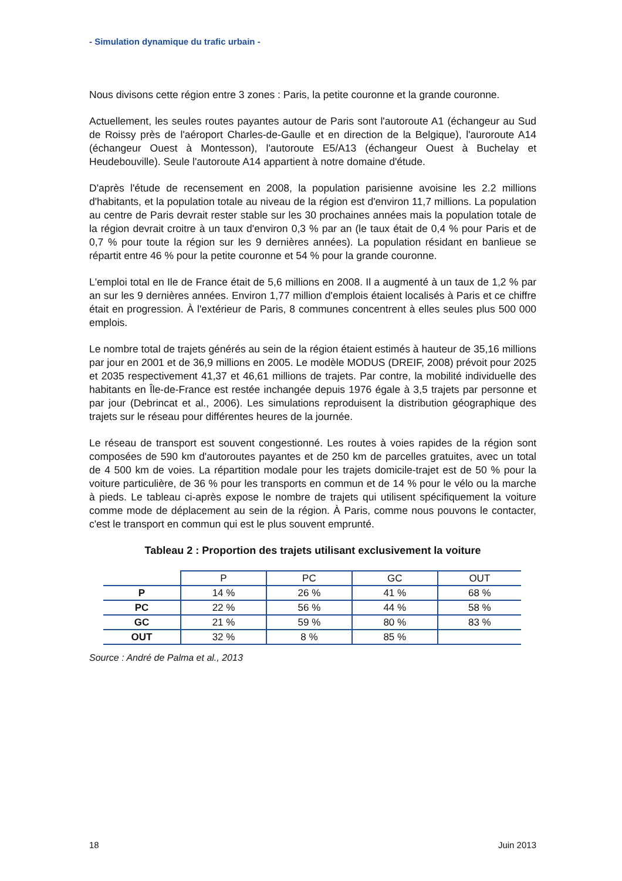- Simulation dynamique du trafic urbain -
Nous divisons cette région entre 3 zones : Paris, la petite couronne et la grande couronne.
Actuellement, les seules routes payantes autour de Paris sont l'autoroute A1 (échangeur au Sud de Roissy près de l'aéroport Charles-de-Gaulle et en direction de la Belgique), l'auroroute A14 (échangeur Ouest à Montesson), l'autoroute E5/A13 (échangeur Ouest à Buchelay et Heudebouville). Seule l'autoroute A14 appartient à notre domaine d'étude.
D'après l'étude de recensement en 2008, la population parisienne avoisine les 2.2 millions d'habitants, et la population totale au niveau de la région est d'environ 11,7 millions. La population au centre de Paris devrait rester stable sur les 30 prochaines années mais la population totale de la région devrait croitre à un taux d'environ 0,3 % par an (le taux était de 0,4 % pour Paris et de 0,7 % pour toute la région sur les 9 dernières années). La population résidant en banlieue se répartit entre 46 % pour la petite couronne et 54 % pour la grande couronne.
L'emploi total en Ile de France était de 5,6 millions en 2008. Il a augmenté à un taux de 1,2 % par an sur les 9 dernières années. Environ 1,77 million d'emplois étaient localisés à Paris et ce chiffre était en progression. À l'extérieur de Paris, 8 communes concentrent à elles seules plus 500 000 emplois.
Le nombre total de trajets générés au sein de la région étaient estimés à hauteur de 35,16 millions par jour en 2001 et de 36,9 millions en 2005. Le modèle MODUS (DREIF, 2008) prévoit pour 2025 et 2035 respectivement 41,37 et 46,61 millions de trajets. Par contre, la mobilité individuelle des habitants en Île-de-France est restée inchangée depuis 1976 égale à 3,5 trajets par personne et par jour (Debrincat et al., 2006). Les simulations reproduisent la distribution géographique des trajets sur le réseau pour différentes heures de la journée.
Le réseau de transport est souvent congestionné. Les routes à voies rapides de la région sont composées de 590 km d'autoroutes payantes et de 250 km de parcelles gratuites, avec un total de 4 500 km de voies. La répartition modale pour les trajets domicile-trajet est de 50 % pour la voiture particulière, de 36 % pour les transports en commun et de 14 % pour le vélo ou la marche à pieds. Le tableau ci-après expose le nombre de trajets qui utilisent spécifiquement la voiture comme mode de déplacement au sein de la région. À Paris, comme nous pouvons le contacter, c'est le transport en commun qui est le plus souvent emprunté.
Tableau 2 : Proportion des trajets utilisant exclusivement la voiture
| | P | PC | GC | OUT |
| --- | --- | --- | --- | --- |
| P | 14 % | 26 % | 41 % | 68 % |
| PC | 22 % | 56 % | 44 % | 58 % |
| GC | 21 % | 59 % | 80 % | 83 % |
| OUT | 32 % | 8 % | 85 % | |
Source : André de Palma et al., 2013
18 Juin 2013